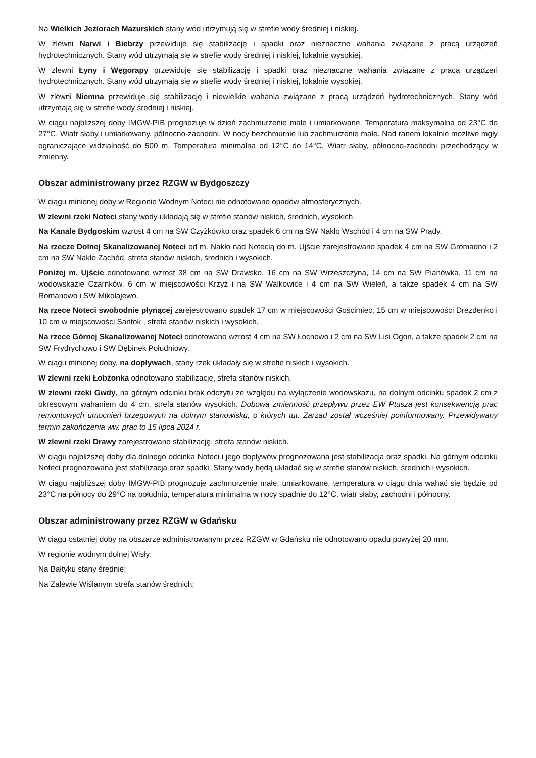Na Wielkich Jeziorach Mazurskich stany wód utrzymują się w strefie wody średniej i niskiej.
W zlewni Narwi i Biebrzy przewiduje się stabilizację i spadki oraz nieznaczne wahania związane z pracą urządzeń hydrotechnicznych. Stany wód utrzymają się w strefie wody średniej i niskiej, lokalnie wysokiej.
W zlewni Łyny i Węgorapy przewiduje się stabilizację i spadki oraz nieznaczne wahania związane z pracą urządzeń hydrotechnicznych. Stany wód utrzymają się w strefie wody średniej i niskiej, lokalnie wysokiej.
W zlewni Niemna przewiduje się stabilizację i niewielkie wahania związane z pracą urządzeń hydrotechnicznych. Stany wód utrzymają się w strefie wody średniej i niskiej.
W ciągu najbliższej doby IMGW-PIB prognozuje w dzień zachmurzenie małe i umiarkowane. Temperatura maksymalna od 23°C do 27°C. Wiatr słaby i umiarkowany, północno-zachodni. W nocy bezchmurnie lub zachmurzenie małe. Nad ranem lokalnie możliwe mgły ograniczające widzialność do 500 m. Temperatura minimalna od 12°C do 14°C. Wiatr słaby, północno-zachodni przechodzący w zmienny.
Obszar administrowany przez RZGW w Bydgoszczy
W ciągu minionej doby w Regionie Wodnym Noteci nie odnotowano opadów atmosferycznych.
W zlewni rzeki Noteci stany wody układają się w strefie stanów niskich, średnich, wysokich.
Na Kanale Bydgoskim wzrost 4 cm na SW Czyżkówko oraz spadek 6 cm na SW Nakło Wschód i 4 cm na SW Prądy.
Na rzecze Dolnej Skanalizowanej Noteci od m. Nakło nad Notecią do m. Ujście zarejestrowano spadek 4 cm na SW Gromadno i 2 cm na SW Nakło Zachód, strefa stanów niskich, średnich i wysokich.
Poniżej m. Ujście odnotowano wzrost 38 cm na SW Drawsko, 16 cm na SW Wrzeszczyna, 14 cm na SW Pianówka, 11 cm na wodowskazie Czarnków, 6 cm w miejscowości Krzyż i na SW Walkowice i 4 cm na SW Wieleń, a także spadek 4 cm na SW Romanowo i SW Mikołajewo.
Na rzece Noteci swobodnie płynącej zarejestrowano spadek 17 cm w miejscowości Gościmiec, 15 cm w miejscowości Drezdenko i 10 cm w miejscowości Santok , strefa stanów niskich i wysokich.
Na rzece Górnej Skanalizowanej Noteci odnotowano wzrost 4 cm na SW Łochowo i 2 cm na SW Lisi Ogon, a także spadek 2 cm na SW Frydrychowo i SW Dębinek Południowy.
W ciągu minionej doby, na dopływach, stany rzek układały się w strefie niskich i wysokich.
W zlewni rzeki Łobżonka odnotowano stabilizację, strefa stanów niskich.
W zlewni rzeki Gwdy, na górnym odcinku brak odczytu ze względu na wyłączenie wodowskazu, na dolnym odcinku spadek 2 cm z okresowym wahaniem do 4 cm, strefa stanów wysokich. Dobowa zmienność przepływu przez EW Ptusza jest konsekwencją prac remontowych umocnień brzegowych na dolnym stanowisku, o których tut. Zarząd został wcześniej poinformowany. Przewidywany termin zakończenia ww. prac to 15 lipca 2024 r.
W zlewni rzeki Drawy zarejestrowano stabilizację, strefa stanów niskich.
W ciągu najbliższej doby dla dolnego odcinka Noteci i jego dopływów prognozowana jest stabilizacja oraz spadki. Na górnym odcinku Noteci prognozowana jest stabilizacja oraz spadki. Stany wody będą układać się w strefie stanów niskich, średnich i wysokich.
W ciągu najbliższej doby IMGW-PIB prognozuje zachmurzenie małe, umiarkowane, temperatura w ciągu dnia wahać się będzie od 23°C na północy do 29°C na południu, temperatura minimalna w nocy spadnie do 12°C, wiatr słaby, zachodni i północny.
Obszar administrowany przez RZGW w Gdańsku
W ciągu ostatniej doby na obszarze administrowanym przez RZGW w Gdańsku nie odnotowano opadu powyżej 20 mm.
W regionie wodnym dolnej Wisły:
Na Bałtyku stany średnie;
Na Zalewie Wiślanym strefa stanów średnich;